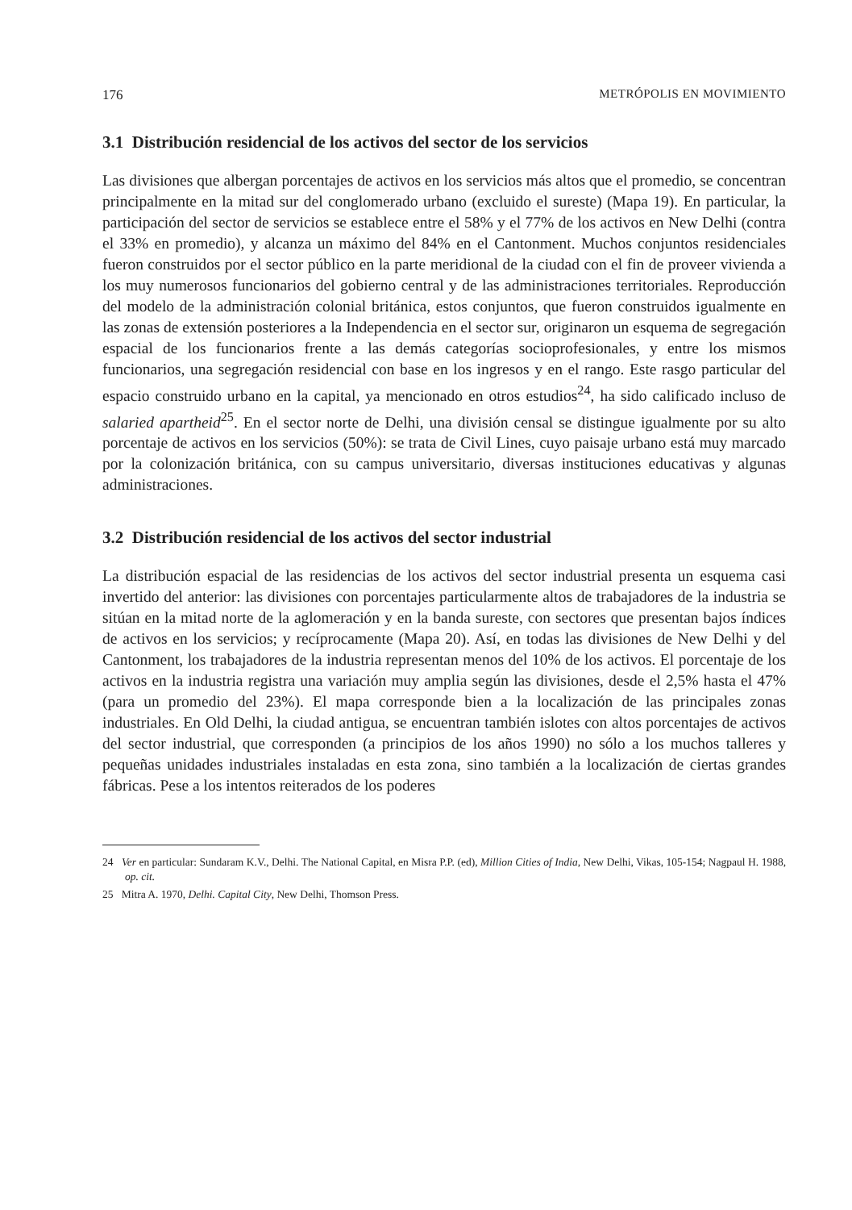176 METRÓPOLIS EN MOVIMIENTO
3.1 Distribución residencial de los activos del sector de los servicios
Las divisiones que albergan porcentajes de activos en los servicios más altos que el promedio, se concentran principalmente en la mitad sur del conglomerado urbano (excluido el sureste) (Mapa 19). En particular, la participación del sector de servicios se establece entre el 58% y el 77% de los activos en New Delhi (contra el 33% en promedio), y alcanza un máximo del 84% en el Cantonment. Muchos conjuntos residenciales fueron construidos por el sector público en la parte meridional de la ciudad con el fin de proveer vivienda a los muy numerosos funcionarios del gobierno central y de las administraciones territoriales. Reproducción del modelo de la administración colonial británica, estos conjuntos, que fueron construidos igualmente en las zonas de extensión posteriores a la Independencia en el sector sur, originaron un esquema de segregación espacial de los funcionarios frente a las demás categorías socioprofesionales, y entre los mismos funcionarios, una segregación residencial con base en los ingresos y en el rango. Este rasgo particular del espacio construido urbano en la capital, ya mencionado en otros estudios<sup>24</sup>, ha sido calificado incluso de salaried apartheid<sup>25</sup>. En el sector norte de Delhi, una división censal se distingue igualmente por su alto porcentaje de activos en los servicios (50%): se trata de Civil Lines, cuyo paisaje urbano está muy marcado por la colonización británica, con su campus universitario, diversas instituciones educativas y algunas administraciones.
3.2 Distribución residencial de los activos del sector industrial
La distribución espacial de las residencias de los activos del sector industrial presenta un esquema casi invertido del anterior: las divisiones con porcentajes particularmente altos de trabajadores de la industria se sitúan en la mitad norte de la aglomeración y en la banda sureste, con sectores que presentan bajos índices de activos en los servicios; y recíprocamente (Mapa 20). Así, en todas las divisiones de New Delhi y del Cantonment, los trabajadores de la industria representan menos del 10% de los activos. El porcentaje de los activos en la industria registra una variación muy amplia según las divisiones, desde el 2,5% hasta el 47% (para un promedio del 23%). El mapa corresponde bien a la localización de las principales zonas industriales. En Old Delhi, la ciudad antigua, se encuentran también islotes con altos porcentajes de activos del sector industrial, que corresponden (a principios de los años 1990) no sólo a los muchos talleres y pequeñas unidades industriales instaladas en esta zona, sino también a la localización de ciertas grandes fábricas. Pese a los intentos reiterados de los poderes
24 Ver en particular: Sundaram K.V., Delhi. The National Capital, en Misra P.P. (ed), Million Cities of India, New Delhi, Vikas, 105-154; Nagpaul H. 1988, op. cit.
25 Mitra A. 1970, Delhi. Capital City, New Delhi, Thomson Press.